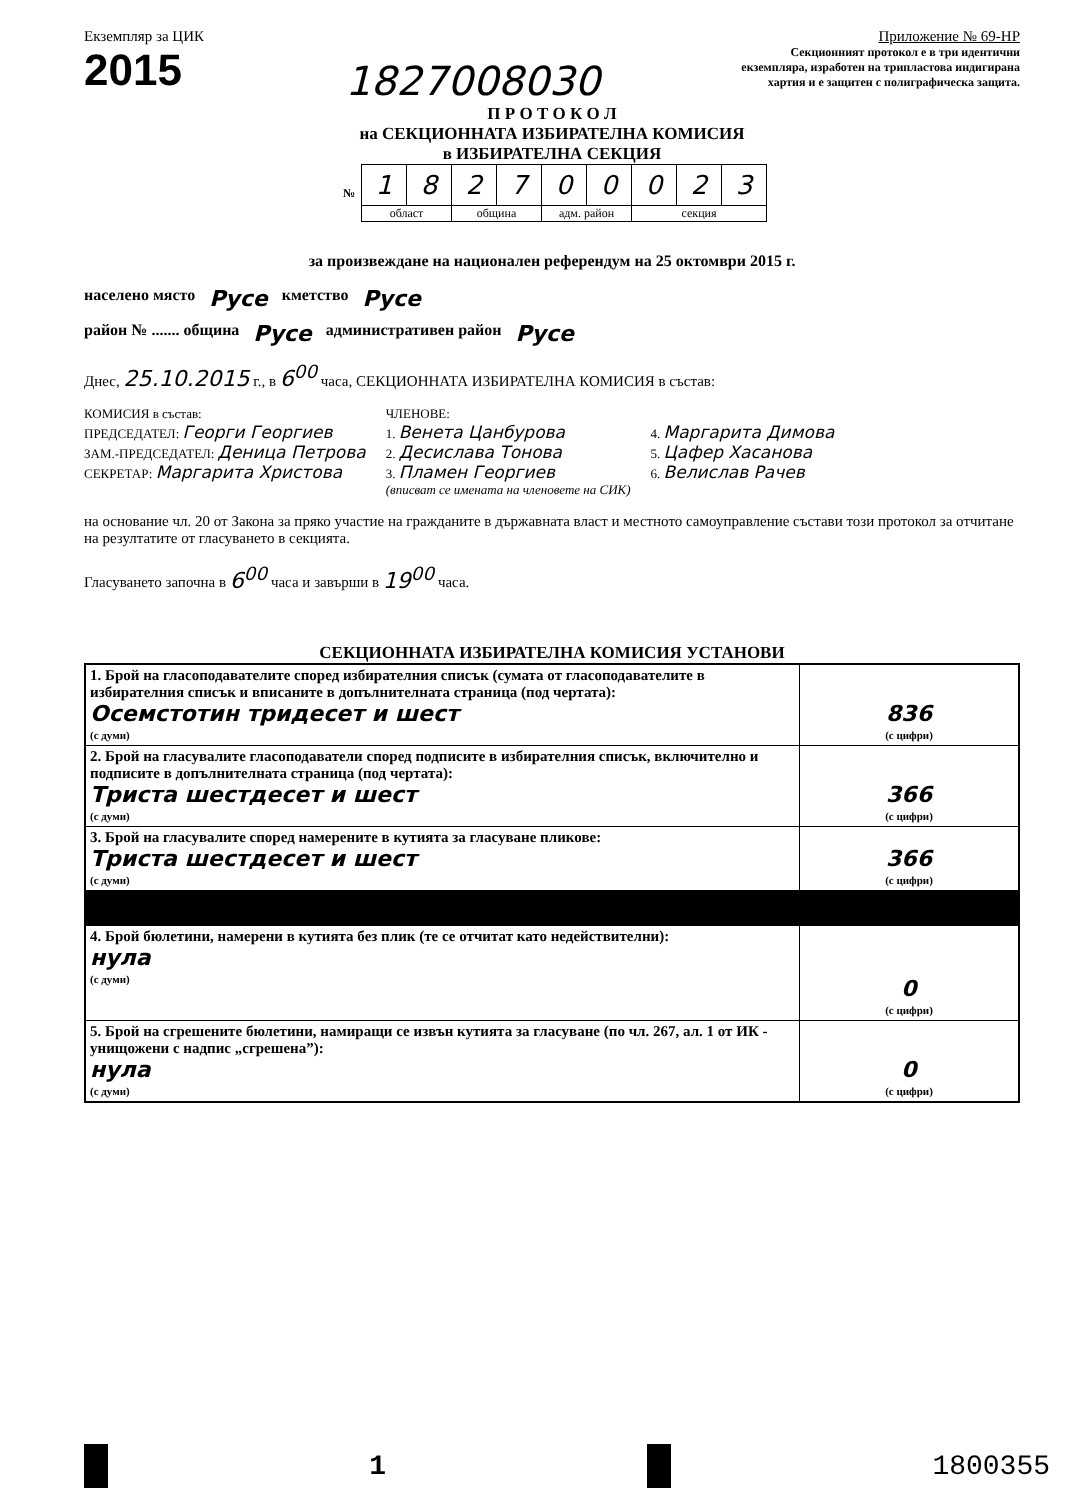Екземпляр за ЦИК
2015
1827008030
Приложение № 69-НР
Секционният протокол е в три идентични
екземпляра, изработен на трипластова индигирана
хартия и е защитен с полиграфическа защита.
П Р О Т О К О Л
на СЕКЦИОННАТА ИЗБИРАТЕЛНА КОМИСИЯ
в ИЗБИРАТЕЛНА СЕКЦИЯ
| № | 1 | 8 | 2 | 7 | 0 | 0 | 0 | 2 | 3 |
| | област | | община | | адм. район | | секция | | |
за произвеждане на национален референдум на 25 октомври 2015 г.
населено място Русе кметство Русе
район № ....... община Русе административен район Русе
Днес, 25.10.2015 г., в 6<sup>00</sup> часа, СЕКЦИОННАТА ИЗБИРАТЕЛНА КОМИСИЯ в състав:
КОМИСИЯ в състав:
ПРЕДСЕДАТЕЛ: Георги Георгиев
ЗАМ.-ПРЕДСЕДАТЕЛ: Деница Петрова
СЕКРЕТАР: Маргарита Христова
ЧЛЕНОВЕ:
1. Венета Цанбурова
2. Десислава Тонова
3. Пламен Георгиев
(вписват се имената на членовете на СИК)
4. Маргарита Димова
5. Цафер Хасанова
6. Велислав Рачев
на основание чл. 20 от Закона за пряко участие на гражданите в държавната власт и местното самоуправление състави този протокол за отчитане на резултатите от гласуването в секцията.
Гласуването започна в 6<sup>00</sup> часа и завърши в 19<sup>00</sup> часа.
СЕКЦИОННАТА ИЗБИРАТЕЛНА КОМИСИЯ УСТАНОВИ
| 1. Брой на гласоподавателите според избирателния списък (сумата от гласоподавателите в избирателния списък и вписаните в допълнителната страница (под чертата): Осемстотин тридесет и шест (с думи) | 836 (с цифри) |
| 2. Брой на гласувалите гласоподаватели според подписите в избирателния списък, включително и подписите в допълнителната страница (под чертата): Триста шестдесет и шест (с думи) | 366 (с цифри) |
| 3. Брой на гласувалите според намерените в кутията за гласуване пликове: Триста шестдесет и шест (с думи) | 366 (с цифри) |
| 4. Брой бюлетини, намерени в кутията без плик (те се отчитат като недействителни): нула (с думи) | 0 (с цифри) |
| 5. Брой на сгрешените бюлетини, намиращи се извън кутията за гласуване (по чл. 267, ал. 1 от ИК - унищожени с надпис „сгрешена”): нула (с думи) | 0 (с цифри) |
1 1800355